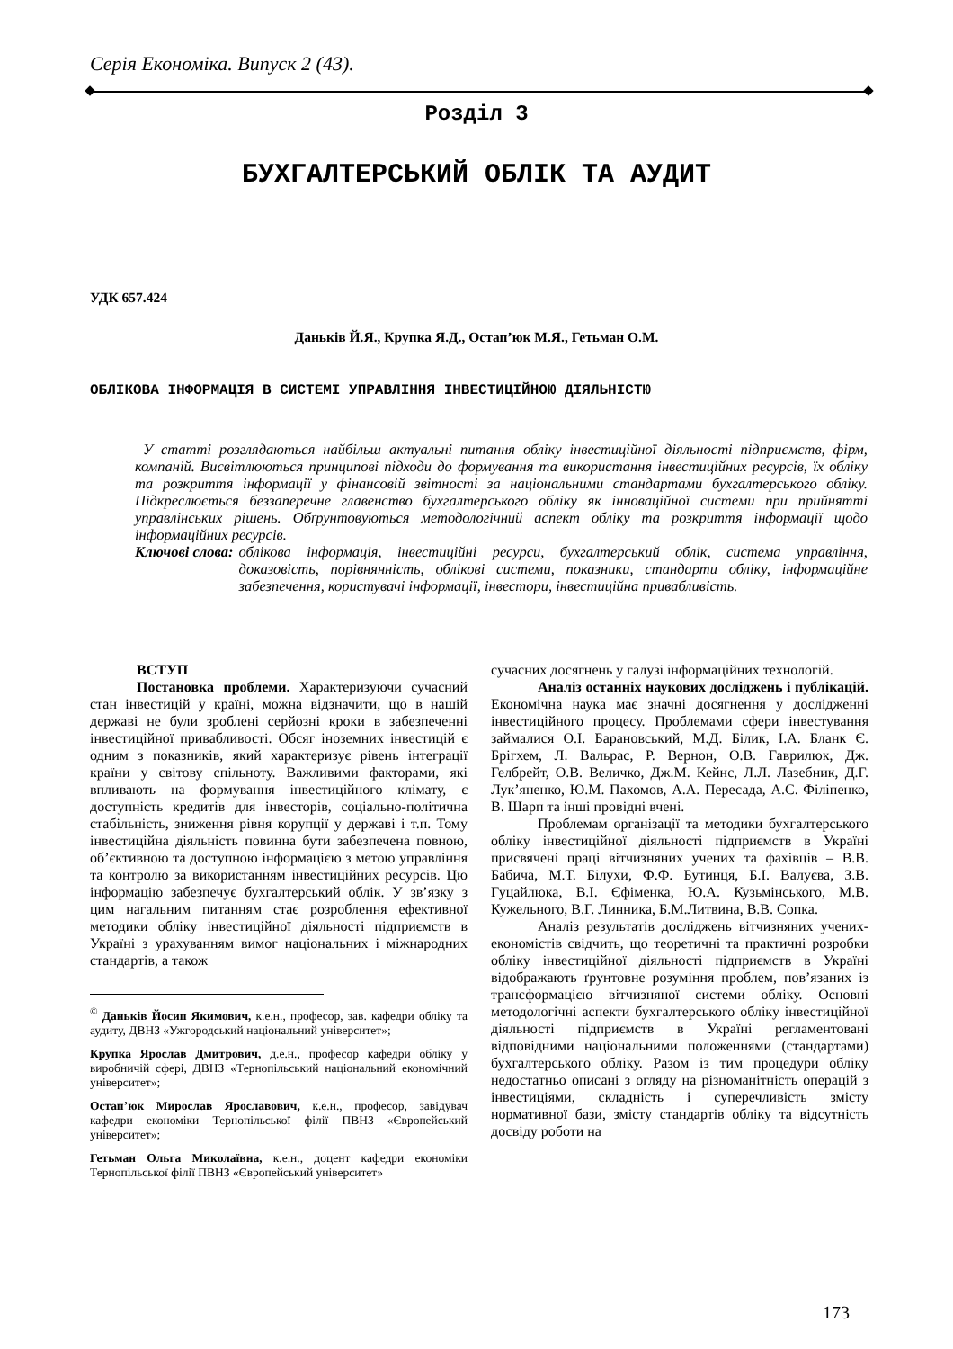Серія Економіка. Випуск 2 (43).
Розділ 3
БУХГАЛТЕРСЬКИЙ ОБЛІК ТА АУДИТ
УДК 657.424
Даньків Й.Я., Крупка Я.Д., Остап’юк М.Я., Гетьман О.М.
ОБЛІКОВА ІНФОРМАЦІЯ В СИСТЕМІ УПРАВЛІННЯ ІНВЕСТИЦІЙНОЮ ДІЯЛЬНІСТЮ
У статті розглядаються найбільш актуальні питання обліку інвестиційної діяльності підприємств, фірм, компаній. Висвітлюються принципові підходи до формування та використання інвестиційних ресурсів, їх обліку та розкриття інформації у фінансовій звітності за національними стандартами бухгалтерського обліку. Підкреслюється беззаперечне главенство бухгалтерського обліку як інноваційної системи при прийнятті управлінських рішень. Обґрунтовуються методологічний аспект обліку та розкриття інформації щодо інформаційних ресурсів.
Ключові слова: облікова інформація, інвестиційні ресурси, бухгалтерський облік, система управління, доказовість, порівнянність, облікові системи, показники, стандарти обліку, інформаційне забезпечення, користувачі інформації, інвестори, інвестиційна привабливість.
ВСТУП
Постановка проблеми. Характеризуючи сучасний стан інвестицій у країні, можна відзначити, що в нашій державі не були зроблені серйозні кроки в забезпеченні інвестиційної привабливості. Обсяг іноземних інвестицій є одним з показників, який характеризує рівень інтеграції країни у світову спільноту. Важливими факторами, які впливають на формування інвестиційного клімату, є доступність кредитів для інвесторів, соціально-політична стабільність, зниження рівня корупції у державі і т.п. Тому інвестиційна діяльність повинна бути забезпечена повною, об’єктивною та доступною інформацією з метою управління та контролю за використанням інвестиційних ресурсів. Цю інформацію забезпечує бухгалтерський облік. У зв’язку з цим нагальним питанням стає розроблення ефективної методики обліку інвестиційної діяльності підприємств в Україні з урахуванням вимог національних і міжнародних стандартів, а також
<sup>©</sup> Даньків Йосип Якимович, к.е.н., професор, зав. кафедри обліку та аудиту, ДВНЗ «Ужгородський національний університет»;
Крупка Ярослав Дмитрович, д.е.н., професор кафедри обліку у виробничій сфері, ДВНЗ «Тернопільський національний економічний університет»;
Остап’юк Мирослав Ярославович, к.е.н., професор, завідувач кафедри економіки Тернопільської філії ПВНЗ «Європейський університет»;
Гетьман Ольга Миколаївна, к.е.н., доцент кафедри економіки Тернопільської філії ПВНЗ «Європейський університет»
сучасних досягнень у галузі інформаційних технологій.
Аналіз останніх наукових досліджень і публікацій. Економічна наука має значні досягнення у дослідженні інвестиційного процесу. Проблемами сфери інвестування займалися О.І. Барановський, М.Д. Білик, І.А. Бланк Є. Брігхем, Л. Вальрас, Р. Вернон, О.В. Гаврилюк, Дж. Гелбрейт, О.В. Величко, Дж.М. Кейнс, Л.Л. Лазебник, Д.Г. Лук’яненко, Ю.М. Пахомов, А.А. Пересада, А.С. Філіпенко, В. Шарп та інші провідні вчені.
Проблемам організації та методики бухгалтерського обліку інвестиційної діяльності підприємств в Україні присвячені праці вітчизняних учених та фахівців – В.В. Бабича, М.Т. Білухи, Ф.Ф. Бутинця, Б.І. Валуєва, З.В. Гуцайлюка, В.І. Єфіменка, Ю.А. Кузьмінського, М.В. Кужельного, В.Г. Линника, Б.М.Литвина, В.В. Сопка.
Аналіз результатів досліджень вітчизняних учених-економістів свідчить, що теоретичні та практичні розробки обліку інвестиційної діяльності підприємств в Україні відображають ґрунтовне розуміння проблем, пов’язаних із трансформацією вітчизняної системи обліку. Основні методологічні аспекти бухгалтерського обліку інвестиційної діяльності підприємств в Україні регламентовані відповідними національними положеннями (стандартами) бухгалтерського обліку. Разом із тим процедури обліку недостатньо описані з огляду на різноманітність операцій з інвестиціями, складність і суперечливість змісту нормативної бази, змісту стандартів обліку та відсутність досвіду роботи на
173